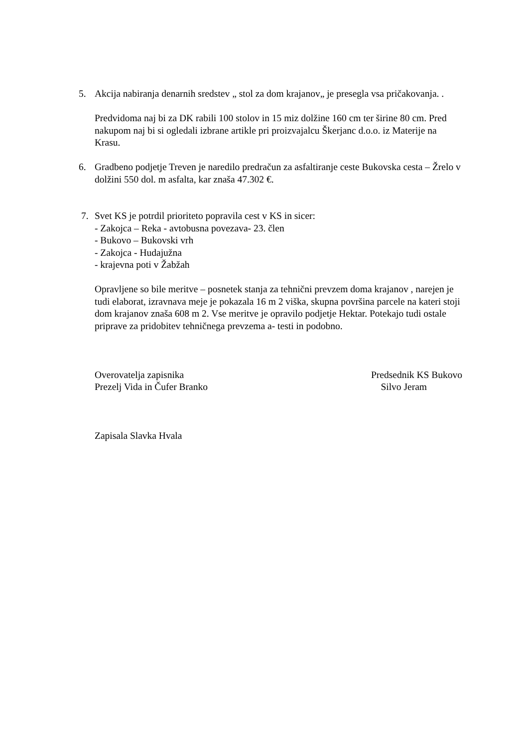5. Akcija nabiranja denarnih sredstev „ stol za dom krajanov„ je presegla vsa pričakovanja. .
Predvidoma naj bi za DK rabili 100 stolov in 15 miz dolžine 160 cm ter širine 80 cm. Pred nakupom naj bi si ogledali izbrane artikle pri proizvajalcu Škerjanc d.o.o. iz Materije na Krasu.
6. Gradbeno podjetje Treven je naredilo predračun za asfaltiranje ceste Bukovska cesta – Žrelo v dolžini 550 dol. m asfalta, kar znaša 47.302 €.
7. Svet KS je potrdil prioriteto popravila cest v KS in sicer:
- Zakojca – Reka - avtobusna povezava- 23. člen
- Bukovo – Bukovski vrh
- Zakojca - Hudajužna
- krajevna poti v Žabžah
Opravljene so bile meritve – posnetek stanja za tehnični prevzem doma krajanov , narejen je tudi elaborat, izravnava meje je pokazala 16 m 2 viška, skupna površina parcele na kateri stoji dom krajanov znaša 608 m 2. Vse meritve je opravilo podjetje Hektar. Potekajo tudi ostale priprave za pridobitev tehničnega prevzema a- testi in podobno.
Overovatelja zapisnika
Prezelj Vida in Čufer Branko
Predsednik KS Bukovo
Silvo Jeram
Zapisala Slavka Hvala